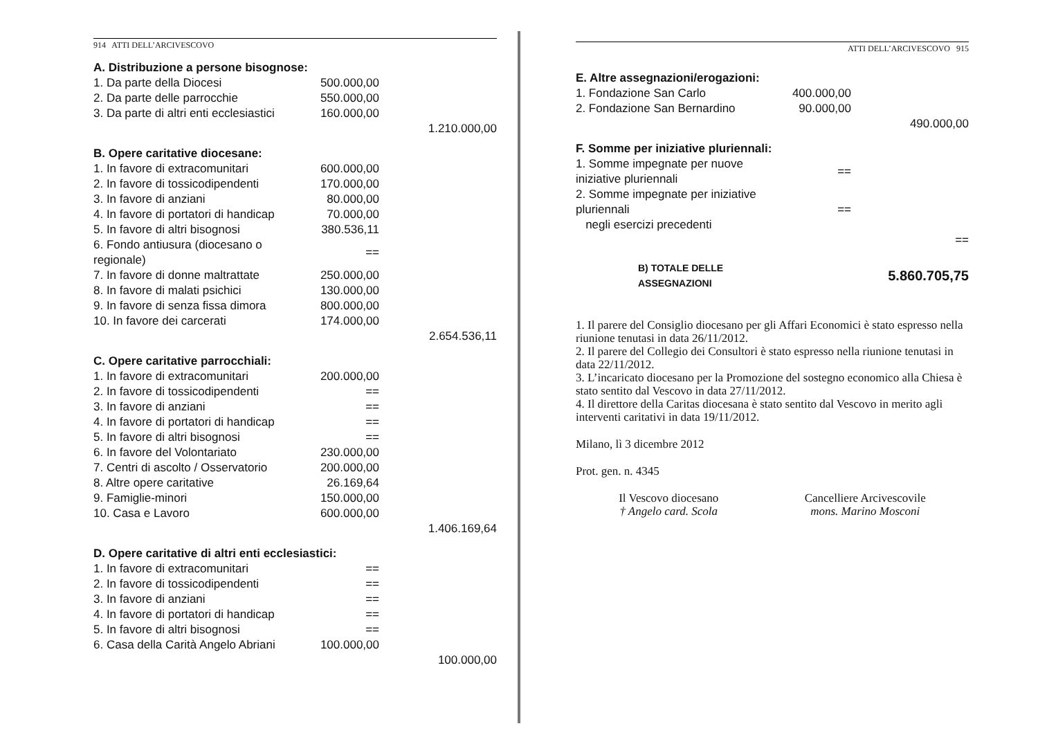914 ATTI DELL’ARCIVESCOVO
| A. Distribuzione a persone bisognose: | | |
| 1. Da parte della Diocesi | 500.000,00 | |
| 2. Da parte delle parrocchie | 550.000,00 | |
| 3. Da parte di altri enti ecclesiastici | 160.000,00 | |
| | | 1.210.000,00 |
| B. Opere caritative diocesane: | | |
| 1. In favore di extracomunitari | 600.000,00 | |
| 2. In favore di tossicodipendenti | 170.000,00 | |
| 3. In favore di anziani | 80.000,00 | |
| 4. In favore di portatori di handicap | 70.000,00 | |
| 5. In favore di altri bisognosi | 380.536,11 | |
| 6. Fondo antiusura (diocesano o regionale) | == | |
| 7. In favore di donne maltrattate | 250.000,00 | |
| 8. In favore di malati psichici | 130.000,00 | |
| 9. In favore di senza fissa dimora | 800.000,00 | |
| 10. In favore dei carcerati | 174.000,00 | |
| | | 2.654.536,11 |
| C. Opere caritative parrocchiali: | | |
| 1. In favore di extracomunitari | 200.000,00 | |
| 2. In favore di tossicodipendenti | == | |
| 3. In favore di anziani | == | |
| 4. In favore di portatori di handicap | == | |
| 5. In favore di altri bisognosi | == | |
| 6. In favore del Volontariato | 230.000,00 | |
| 7. Centri di ascolto / Osservatorio | 200.000,00 | |
| 8. Altre opere caritative | 26.169,64 | |
| 9. Famiglie-minori | 150.000,00 | |
| 10. Casa e Lavoro | 600.000,00 | |
| | | 1.406.169,64 |
| D. Opere caritative di altri enti ecclesiastici: | | |
| 1. In favore di extracomunitari | == | |
| 2. In favore di tossicodipendenti | == | |
| 3. In favore di anziani | == | |
| 4. In favore di portatori di handicap | == | |
| 5. In favore di altri bisognosi | == | |
| 6. Casa della Carità Angelo Abriani | 100.000,00 | |
| | | 100.000,00 |
ATTI DELL’ARCIVESCOVO 915
| E. Altre assegnazioni/erogazioni: | | |
| 1. Fondazione San Carlo | 400.000,00 | |
| 2. Fondazione San Bernardino | 90.000,00 | |
| | | 490.000,00 |
| F. Somme per iniziative pluriennali: | | |
| 1. Somme impegnate per nuove iniziative pluriennali | == | |
| 2. Somme impegnate per iniziative pluriennali negli esercizi precedenti | == | |
| | | == |
| B) TOTALE DELLE ASSEGNAZIONI | | 5.860.705,75 |
1. Il parere del Consiglio diocesano per gli Affari Economici è stato espresso nella riunione tenutasi in data 26/11/2012.
2. Il parere del Collegio dei Consultori è stato espresso nella riunione tenutasi in data 22/11/2012.
3. L’incaricato diocesano per la Promozione del sostegno economico alla Chiesa è stato sentito dal Vescovo in data 27/11/2012.
4. Il direttore della Caritas diocesana è stato sentito dal Vescovo in merito agli interventi caritativi in data 19/11/2012.
Milano, lì 3 dicembre 2012
Prot. gen. n. 4345
Il Vescovo diocesano
† Angelo card. Scola
Cancelliere Arcivescovile
mons. Marino Mosconi